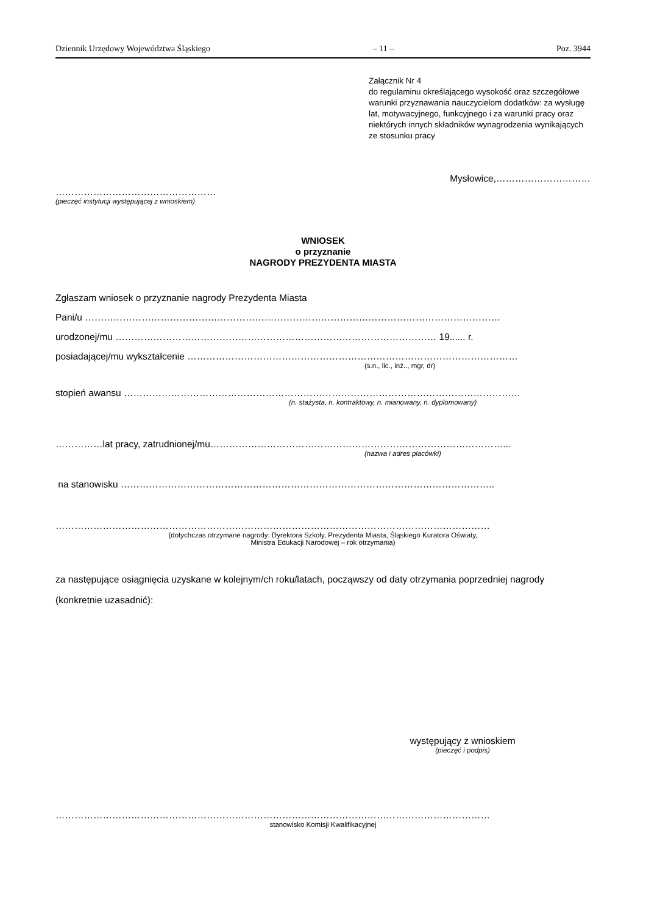Dziennik Urzędowy Województwa Śląskiego – 11 – Poz. 3944
Załącznik Nr 4
do regulaminu określającego wysokość oraz szczegółowe warunki przyznawania nauczycielom dodatków: za wysługę lat, motywacyjnego, funkcyjnego i za warunki pracy oraz niektórych innych składników wynagrodzenia wynikających ze stosunku pracy
Mysłowice,…………………………
……………………………………………
(pieczęć instytucji występującej z wnioskiem)
WNIOSEK
o przyznanie
NAGRODY PREZYDENTA MIASTA
Zgłaszam wniosek o przyznanie nagrody Prezydenta Miasta
Pani/u ……………………………………………………………………………………………………………………
urodzonej/mu ………………………………………………………………………………………… 19...... r.
posiadającej/mu wykształcenie ……………………………………………………………………………………………
(s.n., lic., inż.., mgr, dr)
stopień awansu ………………………………………………………………………………………………………………
(n. stażysta, n. kontraktowy, n. mianowany, n. dyplomowany)
……………lat pracy, zatrudnionej/mu…………………………………………………………………………………...
(nazwa i adres placówki)
na stanowisku ………………………………………………………………………………………………………..
…………………………………………………………………………………………………………………………
(dotychczas otrzymane nagrody: Dyrektora Szkoły, Prezydenta Miasta, Śląskiego Kuratora Oświaty,
Ministra Edukacji Narodowej – rok otrzymania)
za następujące osiągnięcia uzyskane w kolejnym/ch roku/latach, począwszy od daty otrzymania poprzedniej nagrody (konkretnie uzasadnić):
występujący z wnioskiem
(pieczęć i podpis)
…………………………………………………………………………………………………………………………
stanowisko Komisji Kwalifikacyjnej